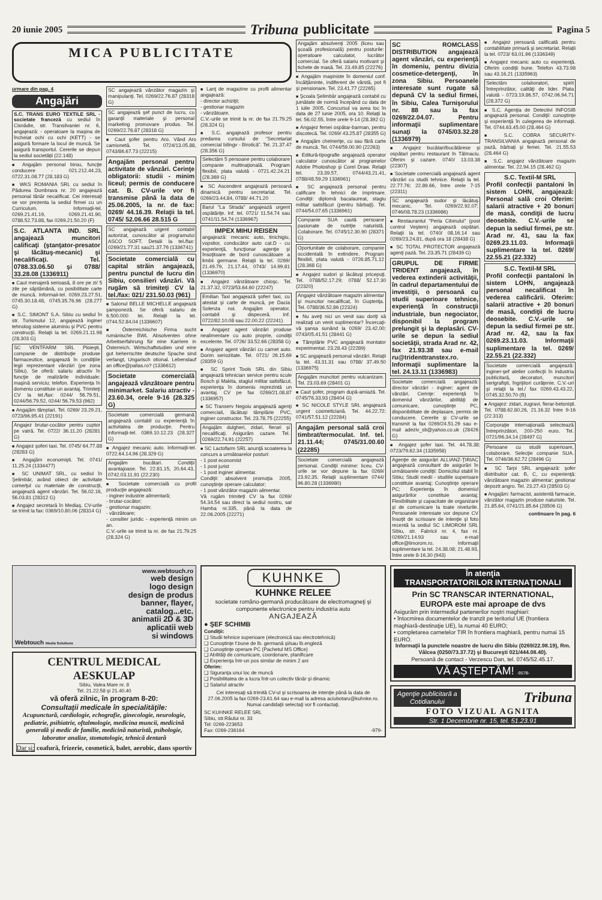20 iunie 2005 Tribuna publicitate Pagina 5
MICA PUBLICITATE
Angajăm absolvenţi 2005 (liceu sau şcoală profesională) pentru posturile: operatoare calculator, lucrător comercial. Se oferă salariu motivant şi tichete de masă. Tel. 23.49.85 (22276)
■ Angajăm maşiniste în domeniul conf. încălţăminte, indiferent de vârstă, pot fi şi pensionare. Tel. 23.41.77 (22265)
■ Şcoala Şelimbăr angajează contabil cu jumătate de normă începând cu data de 1 iulie 2005. Concursul va avea loc în data de 27 iunie 2005, ora 10. Relaţii la tel. 56.02.55, între orele 9-14 (28.392 G)
■ Angajez femei ospătar-barman, pentru discotecă. Tel. 0269/ 43.25.87 (28355 G)
■ Angajăm chelneriţe, cu sau fără carte de muncă. Tel. 0744/59.00.90 (22263)
■ Editură-tipografie angajează operator calculator cunoscător al programelor Adobe Photoshop şi Corel Draw. Relaţii tel. 23.39.57, 0744/43.21.41, 0788/48.59.29 1336961)
■ SC angajează personal pentru calificare în tehnici de imprimare. Condiţii: diplomă bacalaureat, stagiu militar satisfăcut (pentru bărbaţi). Tel. 0744/54.07.65 (1336961)
Companie SUA caută persoane pasionate de nutriţie naturistă. Colaborare. Tel. 0745/12.30.90 (28371 G)
Oportunitate de colaborare, companie occidentală în extindere. Program flexibil, plata valută - 0726.85.71.12 (28.368 G)
■ Angajez sudori şi lăcătuşi pricepuţi. Tel. 0788/52.17.29; 0788/ 52.17.30 (22320)
Angajez vânzătoare magazin alimentar şi muncitor necalificat, în Guşteriţa. Tel. 0788/36.52.86 (22324)
■ Nu aveţi nici un venit sau doriţi să realizaţi un venit suplimentar? Încercaţi-vă şansa sunând la 0269/ 23.42.00; 0743/05.41.51 (28441 G)
■ Tâmplărie PVC angajează montator experimentat. 23.28.43 (22289)
■ SC angajează personal vânzări. Relaţii la tel. 43.31.31 sau 0788/ 37.49.50 (1336975)
Angajăm muncitori pentru vulcanizare. Tel. 23.03.69 (28401 G)
■ Caut şofer, program după-amiază. Tel. 0745/76.33.93 (28404 G)
■ SC NICOLE STYLE SRL angajează urgent cosmeticiană. Tel. 44.22.72; 0741/57.51.12 (22284)
Angajăm personal sală croi timbrat/termoculat. Inf. tel. 21.11.44; 0745/31.00.60 (22285)
Societate comercială angajează personal. Condiţii minime: liceu. CV-urile se vor depune la fax 0269/ 23.92.35. Relaţii suplimentare 0744/ 96.80.28 (1336980)
SC ROMCLASS DISTRIBUTION angajează agent vânzări, cu experienţă în domeniu, pentru divizia cosmetice-detergenţi, în zona Sibiu. Persoanele interesate sunt rugate să depună CV la sediul firmei, în Sibiu, Calea Turnişorului nr. 88 sau la fax 0269/22.04.07. Pentru informaţii suplimentare sunaţi la 0745/03.32.28 (1336979)
■ Angajez bucătari/bucătărese şi ospătari pentru restaurant în Tălmaciu. Oferim şi cazare. 0740/ 13.03.38 (22307)
■ Societate comercială angajează agent vânzări cu studii tehnice. Relaţii la tel. 22.77.76; 22.89.66, între orele 7-15 (22311)
SC angajează sudor şi lăcătuş mecanic. Tel. 0269/22.92.07; 0746/08.78.23 (1336986)
■ Restaurantul "Perla Cibinului" (post control Veştem) angajează ospătari. Relaţii la tel. 0740/ 08.16.14 sau 0269/23.24.81, după ora 18 (28438 G)
■ SC TOTAL PROTECTOR angajează agenţi pază. Tel. 23.35.71 (28439 G)
GRUPUL DE FIRME TRIDENT angajează, în vederea extinderii activităţii, în cadrul departamentului de investiţii, o persoană cu studii superioare tehnice, experienţă în construcţii industriale, bun negociator, disponibil la program prelungit şi la deplasări. CV-urile se depun la sediul societăţii, strada Arad nr. 42, fax 21.93.38 sau e-mail ru@tridenttranstex.ro. Informaţii suplimentare la tel. 24.13.11 (1336983)
Societate comercială angajează: director vânzări - inginer; agent de vânzări. Cerinţe: experienţă în domeniul vânzărilor, abilităţi de comunicare, cunoştinţe PC, disponibilitate de deplasare, permis de conducere. Cererile şi CV-urile se transmit la fax 0269/24.51.29 sau e-mail adeziv_sb@yahoo.co.uk (28426 G)
■ Angajez şofer taxi. Tel. 44.78.38; 0723/79.62.34 (1335958)
Agenţie de asigurări ALLIANZ-ŢIRIAC angajează consultant de asigurări în următoarele condiţii: Domiciliul stabil în Sibiu; Studii medii - studiile superioare constituie avantaj; Cunoştinţe operare PC; Experienţa în domeniul asigurărilor constituie avantaj; Flexibilitate şi capacitate de organizare şi de comunicare la toate nivelurile. Persoanele interesate vor depune CV însoţit de scrisoare de intenţie şi foto recentă la sediul SC LIMOROM SRL Sibiu, str. Fabricii nr. 4, fax nr. 0269/21.14.93 sau e-mail office@limorom.ro. Informaţii suplimentare la tel. 24.38.08; 21.48.93, între orele 8-16.30 (943)
■ Angajez persoană calificată pentru contabilitate primară şi secretariat. Relaţii la tel. 0723/ 63.01.96 (1336349)
■ Angajez mecanic auto cu experienţă. Oferim condiţii bune. Telefon 43.73.98 sau 43.16.21 (1335963)
Selectăm colaboratori, spirit întreprinzător, calităţi de lider. Plata valută - 0723.19.86.57, 0742.06.94.71 (28.372 G)
■ S.C. Agenţia de Detectivi INFOSIB angajează personal. Condiţii: cunoştinţe şi experienţă în culegerea de informaţii. Tel. 0744.63.45.00 (28.464 G)
■ S.C. COBRA SECURITY-TRANSILVANIA angajează personal de pază, bărbaţi şi femei. Tel. 21.55.53 (28.464 G)
■ S.C. angajez vânzătoare magazin alimentar. Tel. 22.94.15 (28.462 G)
S.C. Textil-M SRL
Profil confecţii pantaloni în sistem LOHN, angajează: Personal sală croi Oferim: salarii atractive + 20 bonuri de masă, condiţii de lucru deosebite. C.V.-urile se depun la sediul firmei, pe str. Arad nr. 41, sau la fax 0269.23.11.03. Informaţii suplimentare la tel. 0269/ 22.55.21 (22.332)
S.C. Textil-M SRL
Profil confecţii pantaloni în sistem LOHN, angajează personal necalificat în vederea calificării. Oferim: salarii atractive + 20 bonuri de masă, condiţii de lucru deosebite. C.V.-urile se depun la sediul firmei pe str. Arad nr. 42, sau la fax 0269.23.11.03. Informaţii suplimentare la tel. 0269/ 22.55.21 (22.332)
Societate comercială angajează: inginer-şef atelier confecţii în industria publicitară, decoratori, muncitori serigrafişti, îngrijitori curăţenie. C.V.-uri şi relaţii la tel./ fax 0269.43.43.22, 0745.32.50.70 (B)
■ Angajez: zidari, zugravi, fierar-betonişti. Tel. 0788.62.80.26, 21.16.32 între 9-16 (22.313)
Corporaţie internaţională selectează întreprinzători, 200-250 euro. Tel. 0721/96.34.14 (28497 G)
Persoane cu studii superioare, colaborare. Selecţie companie SUA. Tel. 0746/36.62.72 (28496 G)
■ SC Tarpi SRL angajează: şofer distribuitor cat. B, C, cu experienţă; vânzătoare magazin alimentar; gestionar depozit angro. Tel. 23.27.43 (28503 G)
■ Angajăm: farmacist, asistentă farmacie, vânzător magazin produse naturiste. Tel. 21.85.64, 0741/21.85.64 (28506 G)
continuare în pag. 6
urmare din pag. 4
Angajări
S.C. TRANS EURO TEXTILE SRL - societate franceză cu sediul în Cisnădie, str. Transilvaniei nr. 6, angajează: - operatoare la maşina de încheiat ochi cu ochi (KETT) - se asigură formare la locul de muncă. Se asigură transportul. Cererile se depun la sediul societăţii (22.148)
■ Angajăm personal birou, funcţie conducere - 021.212.44.23, 0722.31.08.77 (28.183 G)
■ WKS ROMANIA SRL cu sediul în Pădurea Dumbrava nr. 20 angajează personal tânăr necalificat. Cei interesaţi se vor prezenta la sediul firmei cu un Curriculum. Informaţii-tel. 0269.21.41.19, 0269.21.41.90, 0788.52.73.88, fax 0269.21.50.20 (F)
S.C. ATLANTA IND. SRL angajează muncitori calificaţi (ştanţator-presator şi lăcătuş-mecanic) şi necalificaţi. Tel. 0788.33.06.50 şi 0788/ 33.28.08 (1336911)
■ Caut menajeră serioasă, 8 ore pe zi/ 5 zile pe săptămână, cu posibilitate carte de muncă. Informaii-tel. 0269.23.27.51, 0745.30.18.48, 0745.35.76.96 (28.277 G)
■ S.C. SIMONT S.A. Sibiu cu sediul în str. Turismului 12, angajează inginer tehnolog sisteme aluminiu şi PVC pentru construcţii. Relaţii la tel. 0269.21.11.98 (28.303 G)
SC VENTFARM SRL Ploieşti, companie de distribuţie produse farmaceutice, angajează în condiţiile legii reprezentant vânzări (pe zona Sibiu). Se oferă: salariu atractiv în funcţie de realizările individuale; maşină serviciu; telefon. Experienţa în domeniu constituie un avantaj. Trimiteţi CV la tel./fax: 0244/ 56.79.51, 0244/56.79.52, 0244/ 56.79.53 (962)
■ Angajăm tâmplari. Tel. 0269/ 23.29.21, 0723/96.95.41 (22191)
Angajez brutar-cocător pentru cuptor pe vatră. Tel. 0722/ 36.11.20 (28281 G)
■ Angajez şoferi taxi. Tel. 0745/ 64.77.88 (28283 G)
■ Angajăm economişti. Tel. 0741/ 11.25.24 (1334477)
■ SC UNIMAT SRL, cu sediul în Şelimbăr, având obiect de activitate comerţul cu materiale de construcţii, angajează agent vânzări. Tel. 56.02.16, 56.03.81 (28312 G)
■ Angajez secretară în Mediaş. CV-urile se trimit la fax: 0369/10.80.06 (28314 G)
SC angajează vânzător magazin şi manipulanţi. Tel. 0269/22.76.87 (28318 G)
SC angajează şef punct de lucru, cu garanţii materiale şi personal marketing promovare produs. Tel. 0269/22.76.87 (28318 G)
■ Caut şofer pentru Aro. Vând Aro camionetă. Tel. 0724/13.05.88, 0743/86.67.73 (22215)
Angajăm personal pentru activitate de vânzări. Cerinţe obligatorii: studii - minim liceul; permis de conducere cat. B. CV-urile vor fi transmise până la data de 25.06.2005, la nr. de fax: 0269/ 44.16.39. Relaţii la tel. 0745/ 52.06.66 28.515 G
SC angajează urgent contabil autorizat, cunoscător al programului ASCO SOFT. Detalii la tel./fax: 0269/21.77.31 sau21.37.76 (1336741)
Societate comercială cu capital străin angajează, pentru punctul de lucru din Sibiu, consilieri vânzări. Vă rugăm să trimiteţi CV la tel./fax: 021/ 231.50.03 (961)
■ Salonul BELLE MICHELLE angajează şamponeză. Se oferă salariu de 6.500.000 lei. Relaţii la tel. 0744.52.84.04 (1336607)
■ Österreichische Firma sucht rumänische BWL Absolventen ohne Arbeitserfahrung für eine Karriere in Österreich. Wirtschaftstudien und eine gut beherrschte deutsche Spache sind verlangt, Ungarisch otional. Lebenslauf an office@pallas.ro? (1336612)
Societate comercială angajează vânzătoare pentru minimarket. Salariu atractiv - 23.60.34, orele 9-16 (28.325 G)
Societate comercială germană angajează contabil cu experienţă în activitatea de producţie. Pentru informaţii-tel. 0369.10.12.23 (28.327 G)
■ Angajez mecanic auto. Informaţii-tel. 0722.64.14.96 (28.329 G)
Angajăm bucătari. Condiţii avantajoase. Tel. 22.81.15, 20.64.43, 0742.03.11.91 (22.230)
■ Societate comercială cu profil producţie angajează:
- inginer industrie alimentară;
- brutar-cocător;
- gestionar magazin;
- vânzătoare;
- consilier juridic - experienţă minim un an.
C.V.-urile se trimit la nr. de fax 21.79.25 (28.324 G)
■ Lanţ de magazine cu profil alimentar angajează:
- director achiziţii;
- gestionar magazin
- vânzătoare.
C.V.-urile se trimit la nr. de fax 21.79.25 (28.324 G)
■ S.C. angajează profesor pentru predarea cursului de "Secretariat comercial bilingv - Birotică". Tel. 21.37.47 (28.356 G)
Selectăm 5 persoane pentru colaborare companie multinaţională. Program flexibil, plata valută - 0721.42.24.21 (28.369 G)
■ SC Ascendent angajează persoană dinamică pentru secretariat. Tel. 0269/23.44.84, 0788/ 44.71.20
Barul "La Strada" angajează urgent ospătăriţe. Inf. tel. 0721/ 11.54.74 sau 0741/11.54.74 (1336967)
IMPEX MIHU REISEN
angajează: mecanic auto, tinichigiu, vopsitor, conducător auto cat.D - cu experienţă, funcţionar agenţie şi însoţitoare de bord cunoscătoare a limbii germane. Relaţii la tel. 0269/ 21.49.79, 21.17.44, 0743/ 14.99.81 (1336970)
■ Angajez vânzătoare chioşc. Tel. 21.37.32, 0723/53.64.60 (22247)
Emilian Taxi angajează şoferi taxi, cu atestat şi carte de muncă, pe Dacia Solenza noi. Angajăm operator, contabil şi dispeceră. Inf. 0722/82.10.08 sau 22.00.22 (22241)
■ Angajez agent vânzări produse nealimentare cu auto proprie, condiţii excelente. Tel. 0726/ 33.52.66 (28358 G)
■ Angajez agent vânzări cu carnet auto. Dorim seriozitate. Tel. 0721/ 26.15.69 (28359 G)
■ SC Sprint Tools SRL din Sibiu angajează tehnician service pentru scule Bosch şi Makita, stagiul militar satisfăcut, experienţa în domeniu reprezintă un avantaj. CV pe fax 0269/21.08.87 (1336957)
■ SC Transerv Negoiu angajează agenţi comerciali, lăcătuşi tâmplărie PVC, inginer constructor. Tel. 23.78.75 (22255)
Angajăm dulgheri, zidari, fierari şi necalificaţi. Asigurăm cazare. Tel. 0269/22.74.91 (22257)
■ SC Lactofarm SRL anunţă scoaterea la concurs a următoarelor posturi:
- 1 post economist
- 1 post jurist
- 1 post inginer alimentar.
Condiţii: absolvent promoţia 2005, cunoştinţe operare calculator;
- 1 post vânzător magazin alimentar.
Vă rugăm trimiteţi CV la fax 0269/ 54.34.54 sau direct la sediul nostru, sat Hamba nr.335, până la data de 22.06.2005 (22271)
www.webtouch.ro
web design
logo design
design de produs
banner, flayer,
catalog...etc.
animatii 2D & 3D
aplicatii web
si windows
Webtouch Media Solutions
CENTRUL MEDICAL
AESKULAP
Sibiu, Valea Mare nr. 8
Tel. 21.22.58 şi 21.40.40
vă oferă zilnic, în program 8-20:
Consultaţii medicale în specialităţile:
Acupunctură, cardiologie, echografie, ginecologie, neurologie, pediatrie, psihiatrie, oftalmologie, medicina muncii, medicină generală şi medic de familie, medicină naturistă, psihologie, laborator analize, stomatologie, tehnică dentară
Dar şi: coafură, frizerie, cosmetică, balet, aerobic, dans sportiv
KUHNKE
KUHNKE RELEE
societate româno-germană producătoare de electromagneţi şi componente electronice pentru industria auto
ANGAJEAZĂ
● ŞEF SCHIMB
Condiţii:
❑ Studii tehnice superioare (electronică sau electrotehnică)
❑ Cunoştinţe f.bune de lb. germană şi/sau lb.engleză
❑ Cunoştinţe operare PC (Pachetul MS Office)
❑ Abilităţi de comunicare, coordonare, planificare
❑ Experienţa într-un pos similar de minim 2 ani
Oferim:
❑ Siguranţa unui loc de muncă
❑ Posibilitatea de a lucra într-un colectiv tânăr şi dinamic
❑ Salariul atractiv
Cei interesaţi să trimită CV-ul şi scrisoarea de intenţie până la data de 27.06.2005 la fax 0269-23.61.64 sau e-mail la adresa aciubotaru@kuhnke.ro.
Numai candidaţii selectaţi vor fi contactaţi.
SC KUHNKE RELEE SRL
Sibiu, str.Râului nr. 33
Tel: 0269-223653
Fax: 0269-236164 -979-
În atenţia
TRANSPORTATORILOR INTERNAŢIONALI
Prin SC TRANSCAR INTERNATIONAL,
EUROPA este mai aproape de dvs
Asigurăm prin intermediul partenerilor noştri maghiari:
• întocmirea documentelor de tranzit pe teritoriul UE (frontiera maghiară-destinaţie UE), la numai 40 EURO;
• completarea carnetelor TIR în frontiera maghiară, pentru numai 15 EURO.
Informaţii la punctele noastre de lucru din Sibiu (0269/22.98.19), Rm. Vâlcea (0250/73.37.72) şi Bucureşti 021/444.08.40).
Persoană de contact - Verzescu Dan, tel. 0745/52.45.17.
VĂ AŞTEPTĂM! -957B-
Agenţie publicitară a
Cotidianului Tribuna
FOTO VIZUAL AGNITA
Str. 1 Decembrie nr. 15, tel. 51.23.91